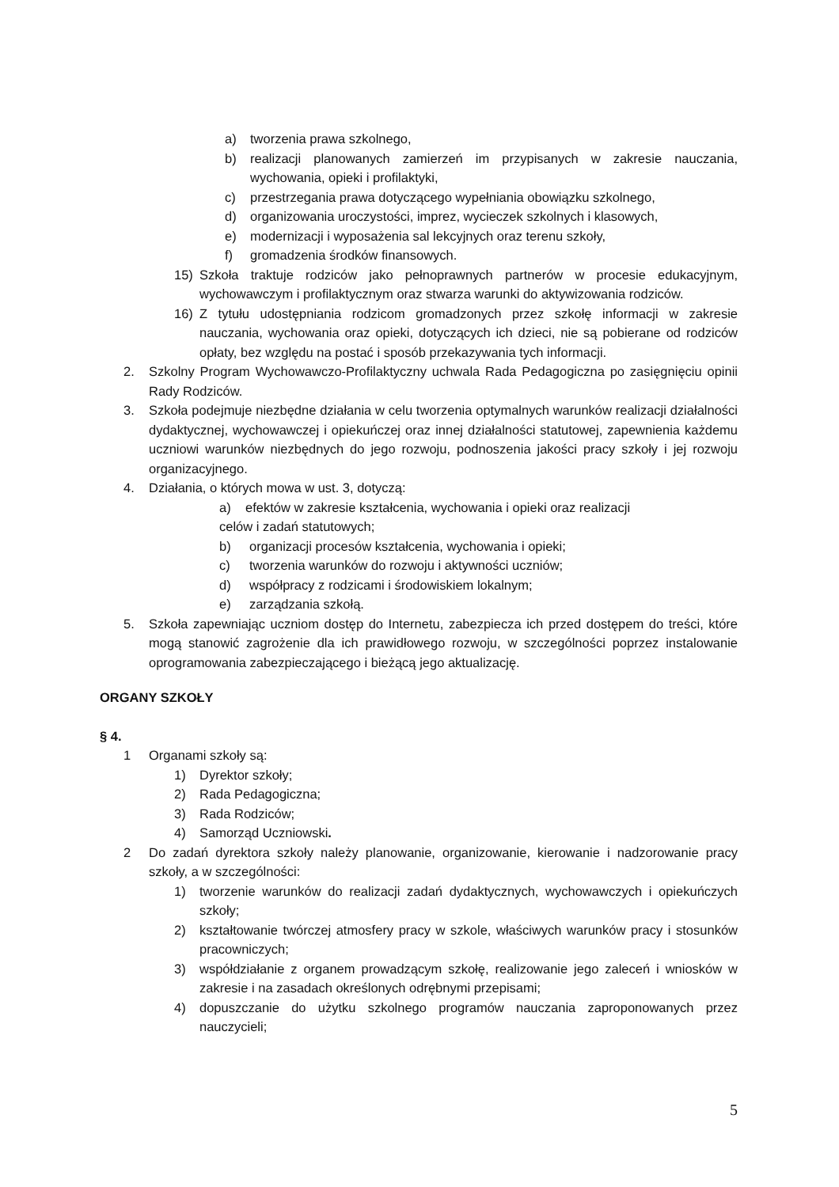a) tworzenia prawa szkolnego,
b) realizacji planowanych zamierzeń im przypisanych w zakresie nauczania, wychowania, opieki i profilaktyki,
c) przestrzegania prawa dotyczącego wypełniania obowiązku szkolnego,
d) organizowania uroczystości, imprez, wycieczek szkolnych i klasowych,
e) modernizacji i wyposażenia sal lekcyjnych oraz terenu szkoły,
f) gromadzenia środków finansowych.
15) Szkoła traktuje rodziców jako pełnoprawnych partnerów w procesie edukacyjnym, wychowawczym i profilaktycznym oraz stwarza warunki do aktywizowania rodziców.
16) Z tytułu udostępniania rodzicom gromadzonych przez szkołę informacji w zakresie nauczania, wychowania oraz opieki, dotyczących ich dzieci, nie są pobierane od rodziców opłaty, bez względu na postać i sposób przekazywania tych informacji.
2. Szkolny Program Wychowawczo-Profilaktyczny uchwala Rada Pedagogiczna po zasięgnięciu opinii Rady Rodziców.
3. Szkoła podejmuje niezbędne działania w celu tworzenia optymalnych warunków realizacji działalności dydaktycznej, wychowawczej i opiekuńczej oraz innej działalności statutowej, zapewnienia każdemu uczniowi warunków niezbędnych do jego rozwoju, podnoszenia jakości pracy szkoły i jej rozwoju organizacyjnego.
4. Działania, o których mowa w ust. 3, dotyczą:
a) efektów w zakresie kształcenia, wychowania i opieki oraz realizacji celów i zadań statutowych;
b) organizacji procesów kształcenia, wychowania i opieki;
c) tworzenia warunków do rozwoju i aktywności uczniów;
d) współpracy z rodzicami i środowiskiem lokalnym;
e) zarządzania szkołą.
5. Szkoła zapewniając uczniom dostęp do Internetu, zabezpiecza ich przed dostępem do treści, które mogą stanowić zagrożenie dla ich prawidłowego rozwoju, w szczególności poprzez instalowanie oprogramowania zabezpieczającego i bieżącą jego aktualizację.
ORGANY SZKOŁY
§ 4.
1 Organami szkoły są:
1) Dyrektor szkoły;
2) Rada Pedagogiczna;
3) Rada Rodziców;
4) Samorząd Uczniowski.
2 Do zadań dyrektora szkoły należy planowanie, organizowanie, kierowanie i nadzorowanie pracy szkoły, a w szczególności:
1) tworzenie warunków do realizacji zadań dydaktycznych, wychowawczych i opiekuńczych szkoły;
2) kształtowanie twórczej atmosfery pracy w szkole, właściwych warunków pracy i stosunków pracowniczych;
3) współdziałanie z organem prowadzącym szkołę, realizowanie jego zaleceń i wniosków w zakresie i na zasadach określonych odrębnymi przepisami;
4) dopuszczanie do użytku szkolnego programów nauczania zaproponowanych przez nauczycieli;
5